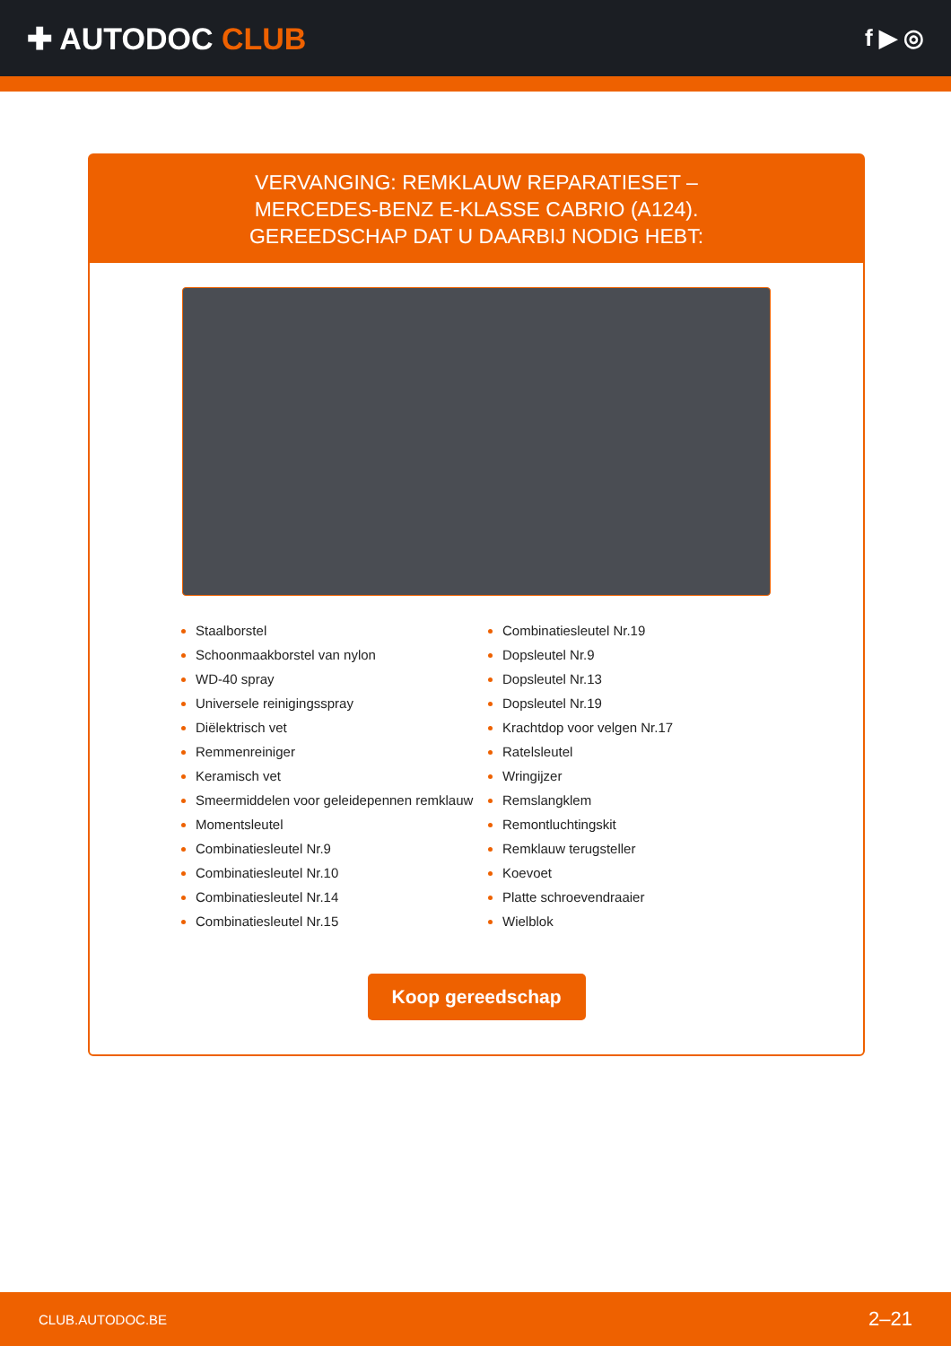✚ AUTODOC CLUB
f ▶ ◎
VERVANGING: REMKLAUW REPARATIESET –
MERCEDES-BENZ E-KLASSE CABRIO (A124).
GEREEDSCHAP DAT U DAARBIJ NODIG HEBT:
Staalborstel
Schoonmaakborstel van nylon
WD-40 spray
Universele reinigingsspray
Diëlektrisch vet
Remmenreiniger
Keramisch vet
Smeermiddelen voor geleidepennen remklauw
Momentsleutel
Combinatiesleutel Nr.9
Combinatiesleutel Nr.10
Combinatiesleutel Nr.14
Combinatiesleutel Nr.15
Combinatiesleutel Nr.19
Dopsleutel Nr.9
Dopsleutel Nr.13
Dopsleutel Nr.19
Krachtdop voor velgen Nr.17
Ratelsleutel
Wringijzer
Remslangklem
Remontluchtingskit
Remklauw terugsteller
Koevoet
Platte schroevendraaier
Wielblok
Koop gereedschap
CLUB.AUTODOC.BE 2–21